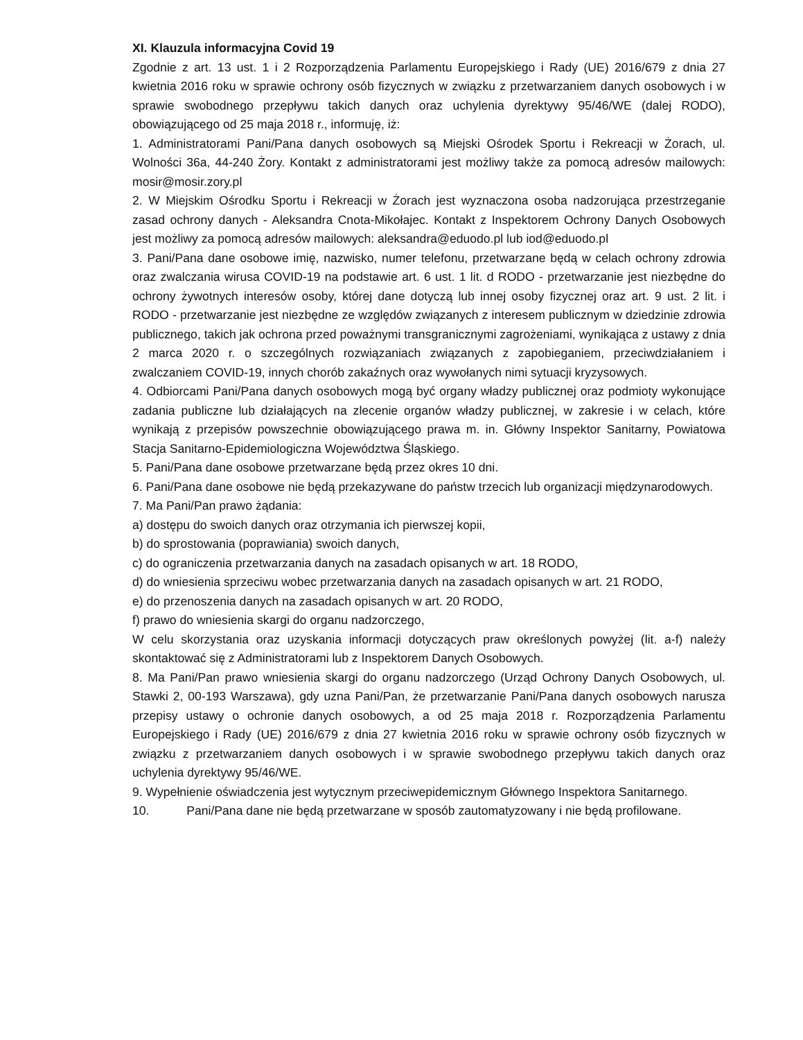XI. Klauzula informacyjna Covid 19
Zgodnie z art. 13 ust. 1 i 2 Rozporządzenia Parlamentu Europejskiego i Rady (UE) 2016/679 z dnia 27 kwietnia 2016 roku w sprawie ochrony osób fizycznych w związku z przetwarzaniem danych osobowych i w sprawie swobodnego przepływu takich danych oraz uchylenia dyrektywy 95/46/WE (dalej RODO), obowiązującego od 25 maja 2018 r., informuję, iż:
1. Administratorami Pani/Pana danych osobowych są Miejski Ośrodek Sportu i Rekreacji w Żorach, ul. Wolności 36a, 44-240 Żory. Kontakt z administratorami jest możliwy także za pomocą adresów mailowych: mosir@mosir.zory.pl
2. W Miejskim Ośrodku Sportu i Rekreacji w Żorach jest wyznaczona osoba nadzorująca przestrzeganie zasad ochrony danych - Aleksandra Cnota-Mikołajec. Kontakt z Inspektorem Ochrony Danych Osobowych jest możliwy za pomocą adresów mailowych: aleksandra@eduodo.pl lub iod@eduodo.pl
3. Pani/Pana dane osobowe imię, nazwisko, numer telefonu, przetwarzane będą w celach ochrony zdrowia oraz zwalczania wirusa COVID-19 na podstawie art. 6 ust. 1 lit. d RODO - przetwarzanie jest niezbędne do ochrony żywotnych interesów osoby, której dane dotyczą lub innej osoby fizycznej oraz art. 9 ust. 2 lit. i RODO - przetwarzanie jest niezbędne ze względów związanych z interesem publicznym w dziedzinie zdrowia publicznego, takich jak ochrona przed poważnymi transgranicznymi zagrożeniami, wynikająca z ustawy z dnia 2 marca 2020 r. o szczególnych rozwiązaniach związanych z zapobieganiem, przeciwdziałaniem i zwalczaniem COVID-19, innych chorób zakaźnych oraz wywołanych nimi sytuacji kryzysowych.
4. Odbiorcami Pani/Pana danych osobowych mogą być organy władzy publicznej oraz podmioty wykonujące zadania publiczne lub działających na zlecenie organów władzy publicznej, w zakresie i w celach, które wynikają z przepisów powszechnie obowiązującego prawa m. in. Główny Inspektor Sanitarny, Powiatowa Stacja Sanitarno-Epidemiologiczna Województwa Śląskiego.
5. Pani/Pana dane osobowe przetwarzane będą przez okres 10 dni.
6. Pani/Pana dane osobowe nie będą przekazywane do państw trzecich lub organizacji międzynarodowych.
7. Ma Pani/Pan prawo żądania:
a) dostępu do swoich danych oraz otrzymania ich pierwszej kopii,
b) do sprostowania (poprawiania) swoich danych,
c) do ograniczenia przetwarzania danych na zasadach opisanych w art. 18 RODO,
d) do wniesienia sprzeciwu wobec przetwarzania danych na zasadach opisanych w art. 21 RODO,
e) do przenoszenia danych na zasadach opisanych w art. 20 RODO,
f) prawo do wniesienia skargi do organu nadzorczego,
W celu skorzystania oraz uzyskania informacji dotyczących praw określonych powyżej (lit. a-f) należy skontaktować się z Administratorami lub z Inspektorem Danych Osobowych.
8. Ma Pani/Pan prawo wniesienia skargi do organu nadzorczego (Urząd Ochrony Danych Osobowych, ul. Stawki 2, 00-193 Warszawa), gdy uzna Pani/Pan, że przetwarzanie Pani/Pana danych osobowych narusza przepisy ustawy o ochronie danych osobowych, a od 25 maja 2018 r. Rozporządzenia Parlamentu Europejskiego i Rady (UE) 2016/679 z dnia 27 kwietnia 2016 roku w sprawie ochrony osób fizycznych w związku z przetwarzaniem danych osobowych i w sprawie swobodnego przepływu takich danych oraz uchylenia dyrektywy 95/46/WE.
9. Wypełnienie oświadczenia jest wytycznym przeciwepidemicznym Głównego Inspektora Sanitarnego.
10. Pani/Pana dane nie będą przetwarzane w sposób zautomatyzowany i nie będą profilowane.